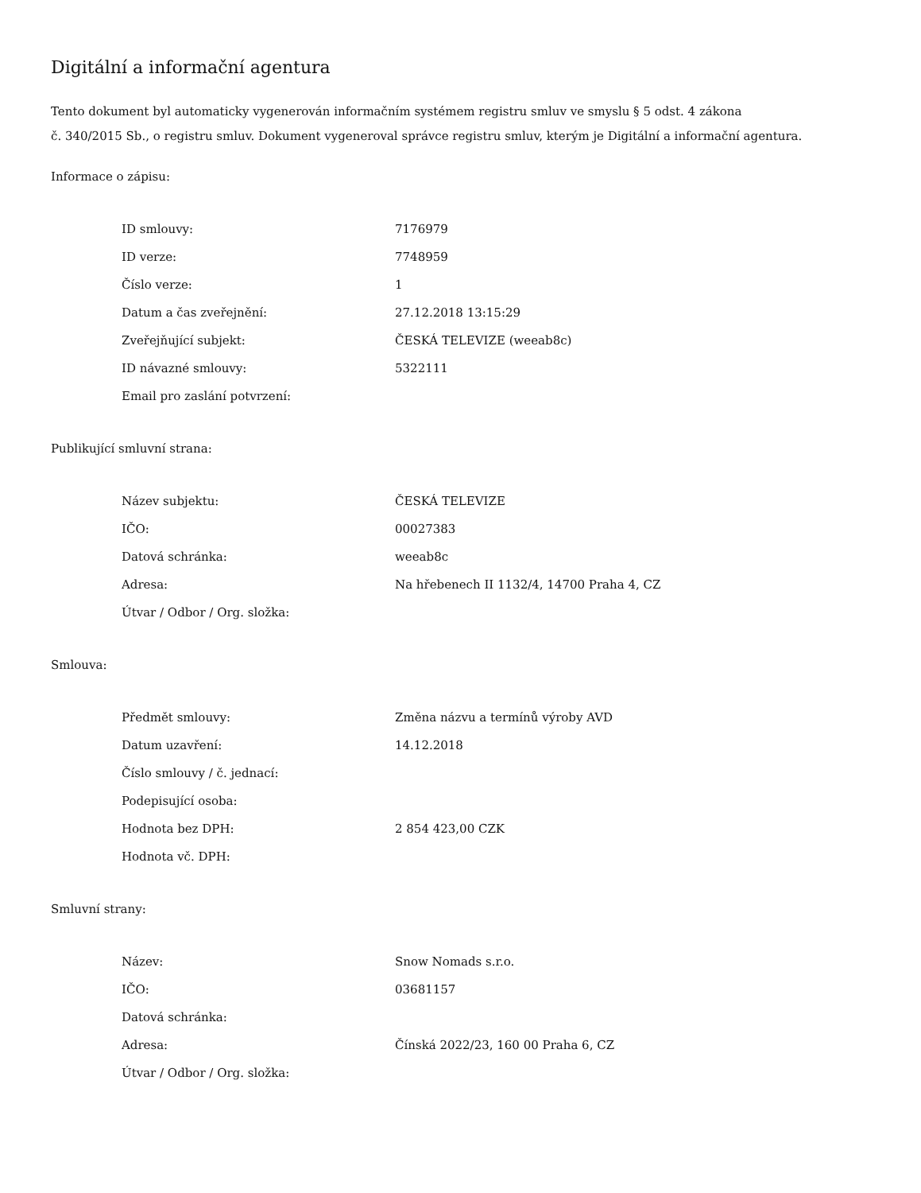Digitální a informační agentura
Tento dokument byl automaticky vygenerován informačním systémem registru smluv ve smyslu § 5 odst. 4 zákona
č. 340/2015 Sb., o registru smluv. Dokument vygeneroval správce registru smluv, kterým je Digitální a informační agentura.
Informace o zápisu:
| ID smlouvy: | 7176979 |
| ID verze: | 7748959 |
| Číslo verze: | 1 |
| Datum a čas zveřejnění: | 27.12.2018 13:15:29 |
| Zveřejňující subjekt: | ČESKÁ TELEVIZE (weeab8c) |
| ID návazné smlouvy: | 5322111 |
| Email pro zaslání potvrzení: | |
Publikující smluvní strana:
| Název subjektu: | ČESKÁ TELEVIZE |
| IČO: | 00027383 |
| Datová schránka: | weeab8c |
| Adresa: | Na hřebenech II 1132/4, 14700 Praha 4, CZ |
| Útvar / Odbor / Org. složka: | |
Smlouva:
| Předmět smlouvy: | Změna názvu a termínů výroby AVD |
| Datum uzavření: | 14.12.2018 |
| Číslo smlouvy / č. jednací: | |
| Podepisující osoba: | |
| Hodnota bez DPH: | 2 854 423,00 CZK |
| Hodnota vč. DPH: | |
Smluvní strany:
| Název: | Snow Nomads s.r.o. |
| IČO: | 03681157 |
| Datová schránka: | |
| Adresa: | Čínská 2022/23, 160 00 Praha 6, CZ |
| Útvar / Odbor / Org. složka: | |